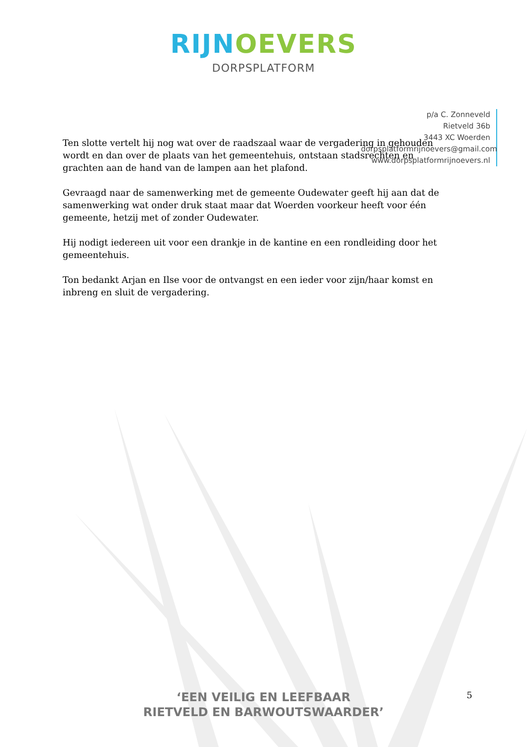RIJN OEVERS
DORPSPLATFORM
p/a C. Zonneveld
Rietveld 36b
3443 XC Woerden
dorpsplatformrijnoevers@gmail.com
www.dorpsplatformrijnoevers.nl
Ten slotte vertelt hij nog wat over de raadszaal waar de vergadering in gehouden wordt en dan over de plaats van het gemeentehuis, ontstaan stadsrechten en grachten aan de hand van de lampen aan het plafond.
Gevraagd naar de samenwerking met de gemeente Oudewater geeft hij aan dat de samenwerking wat onder druk staat maar dat Woerden voorkeur heeft voor één gemeente, hetzij met of zonder Oudewater.
Hij nodigt iedereen uit voor een drankje in de kantine en een rondleiding door het gemeentehuis.
Ton bedankt Arjan en Ilse voor de ontvangst en een ieder voor zijn/haar komst en inbreng en sluit de vergadering.
5
‘EEN VEILIG EN LEEFBAAR
RIETVELD EN BARWOUTSWAARDER’